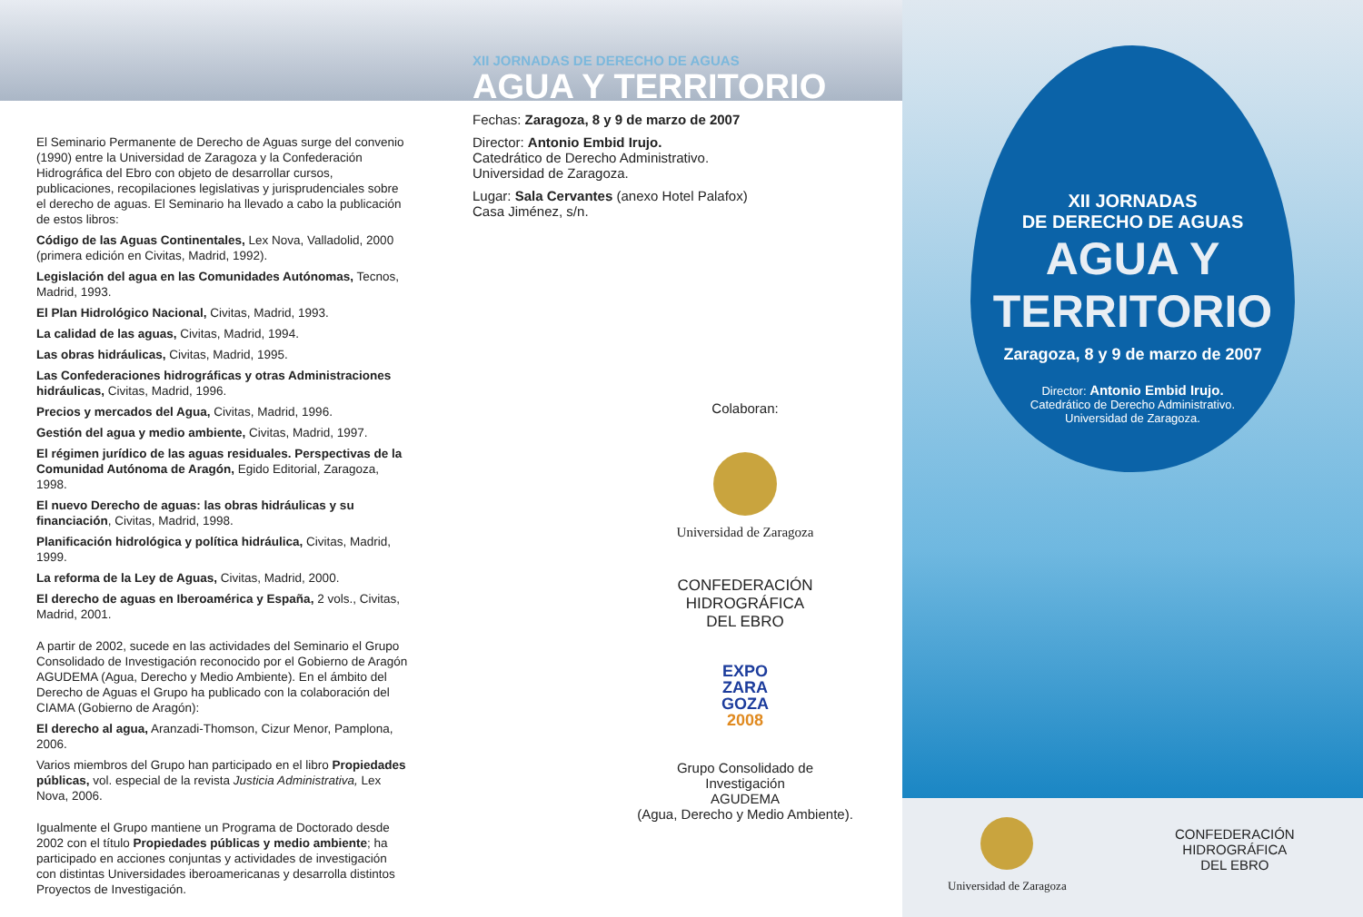El Seminario Permanente de Derecho de Aguas surge del convenio (1990) entre la Universidad de Zaragoza y la Confederación Hidrográfica del Ebro con objeto de desarrollar cursos, publicaciones, recopilaciones legislativas y jurisprudenciales sobre el derecho de aguas. El Seminario ha llevado a cabo la publicación de estos libros:
Código de las Aguas Continentales, Lex Nova, Valladolid, 2000 (primera edición en Civitas, Madrid, 1992).
Legislación del agua en las Comunidades Autónomas, Tecnos, Madrid, 1993.
El Plan Hidrológico Nacional, Civitas, Madrid, 1993.
La calidad de las aguas, Civitas, Madrid, 1994.
Las obras hidráulicas, Civitas, Madrid, 1995.
Las Confederaciones hidrográficas y otras Administraciones hidráulicas, Civitas, Madrid, 1996.
Precios y mercados del Agua, Civitas, Madrid, 1996.
Gestión del agua y medio ambiente, Civitas, Madrid, 1997.
El régimen jurídico de las aguas residuales. Perspectivas de la Comunidad Autónoma de Aragón, Egido Editorial, Zaragoza, 1998.
El nuevo Derecho de aguas: las obras hidráulicas y su financiación, Civitas, Madrid, 1998.
Planificación hidrológica y política hidráulica, Civitas, Madrid, 1999.
La reforma de la Ley de Aguas, Civitas, Madrid, 2000.
El derecho de aguas en Iberoamérica y España, 2 vols., Civitas, Madrid, 2001.
A partir de 2002, sucede en las actividades del Seminario el Grupo Consolidado de Investigación reconocido por el Gobierno de Aragón AGUDEMA (Agua, Derecho y Medio Ambiente). En el ámbito del Derecho de Aguas el Grupo ha publicado con la colaboración del CIAMA (Gobierno de Aragón):
El derecho al agua, Aranzadi-Thomson, Cizur Menor, Pamplona, 2006.
Varios miembros del Grupo han participado en el libro Propiedades públicas, vol. especial de la revista Justicia Administrativa, Lex Nova, 2006.
Igualmente el Grupo mantiene un Programa de Doctorado desde 2002 con el título Propiedades públicas y medio ambiente; ha participado en acciones conjuntas y actividades de investigación con distintas Universidades iberoamericanas y desarrolla distintos Proyectos de Investigación.
XII JORNADAS DE DERECHO DE AGUAS
AGUA Y TERRITORIO
Fechas: Zaragoza, 8 y 9 de marzo de 2007
Director: Antonio Embid Irujo.
Catedrático de Derecho Administrativo.
Universidad de Zaragoza.
Lugar: Sala Cervantes (anexo Hotel Palafox)
Casa Jiménez, s/n.
Colaboran:
Universidad de Zaragoza
CONFEDERACIÓN
HIDROGRÁFICA
DEL EBRO
EXPO
ZARA
GOZA
2008
Grupo Consolidado de Investigación
AGUDEMA
(Agua, Derecho y Medio Ambiente).
XII JORNADAS
DE DERECHO DE AGUAS
AGUA Y
TERRITORIO
Zaragoza, 8 y 9 de marzo de 2007
Director: Antonio Embid Irujo.
Catedrático de Derecho Administrativo.
Universidad de Zaragoza.
Universidad de Zaragoza
CONFEDERACIÓN
HIDROGRÁFICA
DEL EBRO